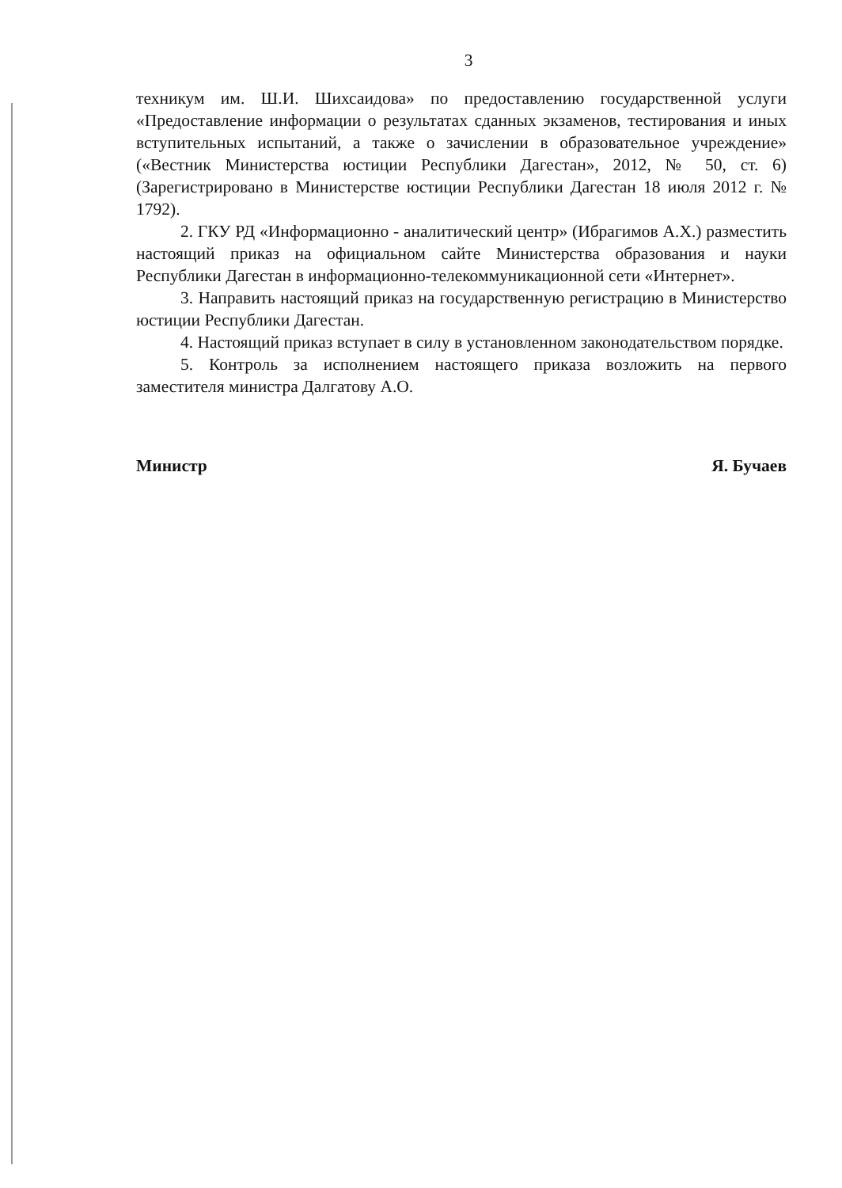3
техникум им. Ш.И. Шихсаидова» по предоставлению государственной услуги «Предоставление информации о результатах сданных экзаменов, тестирования и иных вступительных испытаний, а также о зачислении в образовательное учреждение» («Вестник Министерства юстиции Республики Дагестан», 2012, № 50, ст. 6) (Зарегистрировано в Министерстве юстиции Республики Дагестан 18 июля 2012 г. № 1792).
2. ГКУ РД «Информационно - аналитический центр» (Ибрагимов А.Х.) разместить настоящий приказ на официальном сайте Министерства образования и науки Республики Дагестан в информационно-телекоммуникационной сети «Интернет».
3. Направить настоящий приказ на государственную регистрацию в Министерство юстиции Республики Дагестан.
4. Настоящий приказ вступает в силу в установленном законодательством порядке.
5. Контроль за исполнением настоящего приказа возложить на первого заместителя министра Далгатову А.О.
Министр Я. Бучаев